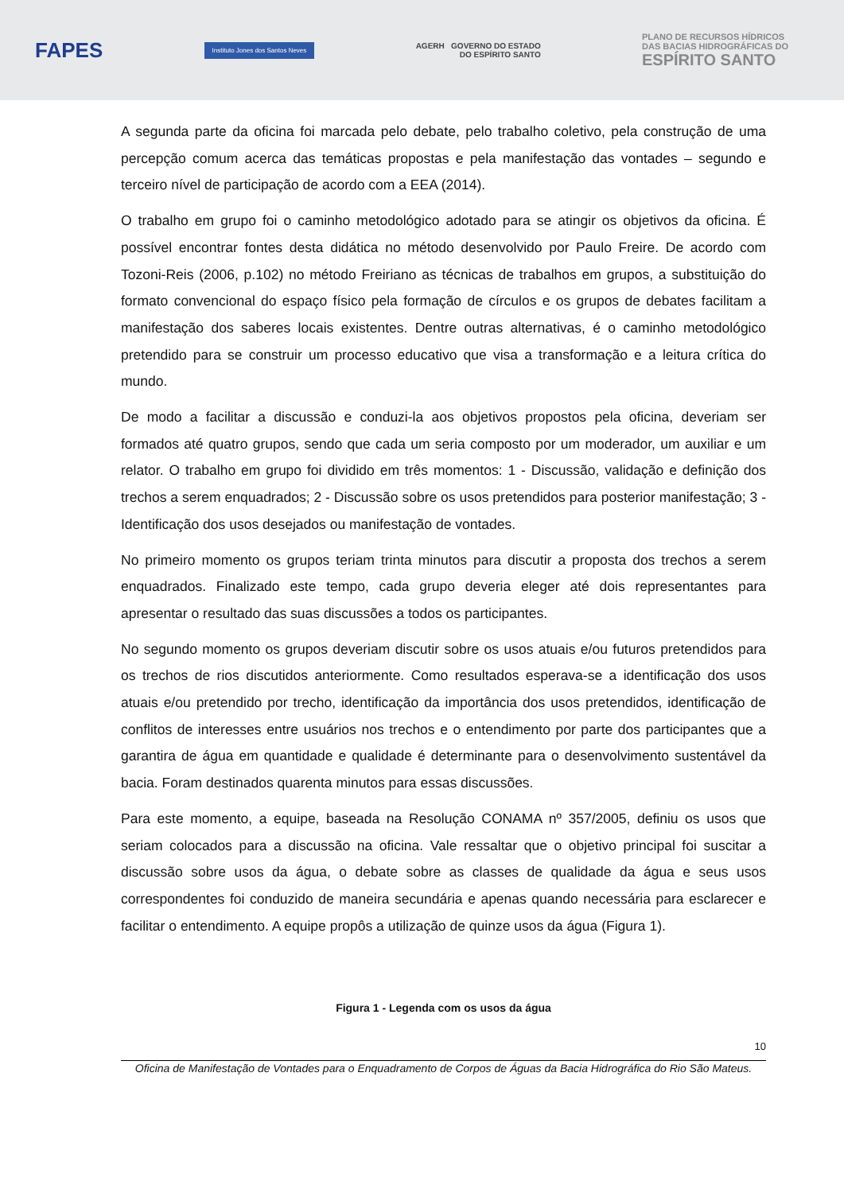FAPES
Instituto Jones dos Santos Neves
AGERH GOVERNO DO ESTADO
DO ESPÍRITO SANTO
PLANO DE RECURSOS HÍDRICOS
DAS BACIAS HIDROGRÁFICAS DO
ESPÍRITO SANTO
A segunda parte da oficina foi marcada pelo debate, pelo trabalho coletivo, pela construção de uma percepção comum acerca das temáticas propostas e pela manifestação das vontades – segundo e terceiro nível de participação de acordo com a EEA (2014).
O trabalho em grupo foi o caminho metodológico adotado para se atingir os objetivos da oficina. É possível encontrar fontes desta didática no método desenvolvido por Paulo Freire. De acordo com Tozoni-Reis (2006, p.102) no método Freiriano as técnicas de trabalhos em grupos, a substituição do formato convencional do espaço físico pela formação de círculos e os grupos de debates facilitam a manifestação dos saberes locais existentes. Dentre outras alternativas, é o caminho metodológico pretendido para se construir um processo educativo que visa a transformação e a leitura crítica do mundo.
De modo a facilitar a discussão e conduzi-la aos objetivos propostos pela oficina, deveriam ser formados até quatro grupos, sendo que cada um seria composto por um moderador, um auxiliar e um relator. O trabalho em grupo foi dividido em três momentos: 1 - Discussão, validação e definição dos trechos a serem enquadrados; 2 - Discussão sobre os usos pretendidos para posterior manifestação; 3 - Identificação dos usos desejados ou manifestação de vontades.
No primeiro momento os grupos teriam trinta minutos para discutir a proposta dos trechos a serem enquadrados. Finalizado este tempo, cada grupo deveria eleger até dois representantes para apresentar o resultado das suas discussões a todos os participantes.
No segundo momento os grupos deveriam discutir sobre os usos atuais e/ou futuros pretendidos para os trechos de rios discutidos anteriormente. Como resultados esperava-se a identificação dos usos atuais e/ou pretendido por trecho, identificação da importância dos usos pretendidos, identificação de conflitos de interesses entre usuários nos trechos e o entendimento por parte dos participantes que a garantira de água em quantidade e qualidade é determinante para o desenvolvimento sustentável da bacia. Foram destinados quarenta minutos para essas discussões.
Para este momento, a equipe, baseada na Resolução CONAMA nº 357/2005, definiu os usos que seriam colocados para a discussão na oficina. Vale ressaltar que o objetivo principal foi suscitar a discussão sobre usos da água, o debate sobre as classes de qualidade da água e seus usos correspondentes foi conduzido de maneira secundária e apenas quando necessária para esclarecer e facilitar o entendimento. A equipe propôs a utilização de quinze usos da água (Figura 1).
Figura 1 - Legenda com os usos da água
10
Oficina de Manifestação de Vontades para o Enquadramento de Corpos de Águas da Bacia Hidrográfica do Rio São Mateus.